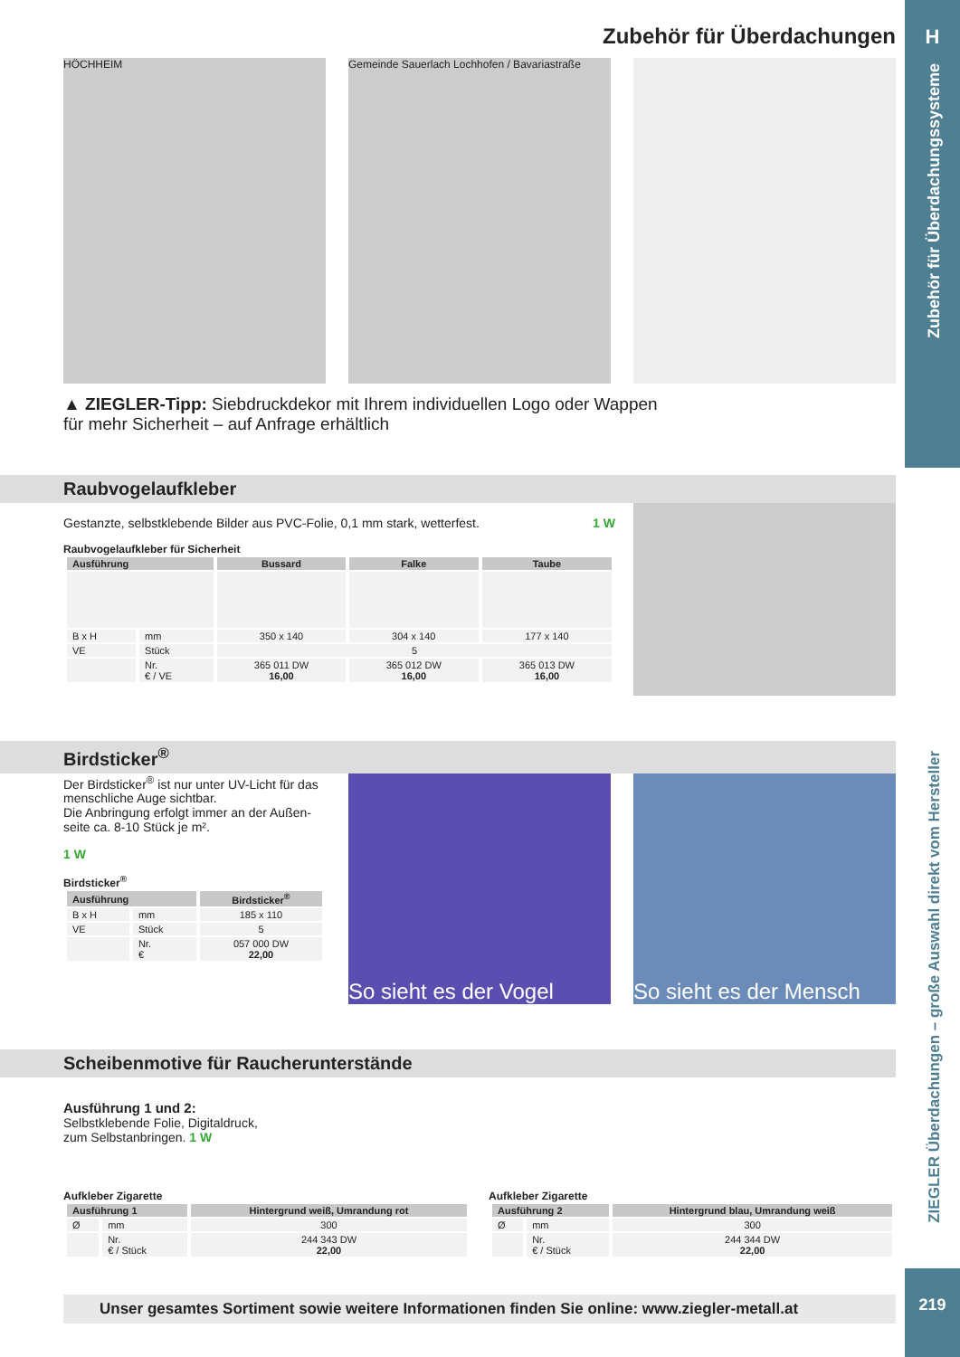H
Zubehör für Überdachungssysteme
ZIEGLER Überdachungen – große Auswahl direkt vom Hersteller
219
Zubehör für Überdachungen
HÖCHHEIM Gemeinde Sauerlach Lochhofen / Bavariastraße
▲ ZIEGLER-Tipp: Siebdruckdekor mit Ihrem individuellen Logo oder Wappen
für mehr Sicherheit – auf Anfrage erhältlich
Raubvogelaufkleber
Gestanzte, selbstklebende Bilder aus PVC-Folie, 0,1 mm stark, wetterfest. 1 W
Raubvogelaufkleber für Sicherheit
| Ausführung | | Bussard | Falke | Taube |
| --- | --- | --- | --- | --- |
| B x H | mm | 350 x 140 | 304 x 140 | 177 x 140 |
| VE | Stück | 5 | | |
| | Nr. € / VE | 365 011 DW 16,00 | 365 012 DW 16,00 | 365 013 DW 16,00 |
Birdsticker<sup>®</sup>
Der Birdsticker<sup>®</sup> ist nur unter UV-Licht für das menschliche Auge sichtbar.
Die Anbringung erfolgt immer an der Außen­seite ca. 8-10 Stück je m².
1 W
Birdsticker<sup>®</sup>
| Ausführung | | Birdsticker<sup>®</sup> |
| --- | --- | --- |
| B x H | mm | 185 x 110 |
| VE | Stück | 5 |
| | Nr. € | 057 000 DW 22,00 |
So sieht es der Vogel
So sieht es der Mensch
Scheibenmotive für Raucherunterstände
Ausführung 1 und 2:
Selbstklebende Folie, Digitaldruck,
zum Selbstanbringen. 1 W
Aufkleber Zigarette
| Ausführung 1 | | Hintergrund weiß, Umrandung rot |
| --- | --- | --- |
| Ø | mm | 300 |
| | Nr. € / Stück | 244 343 DW 22,00 |
Aufkleber Zigarette
| Ausführung 2 | | Hintergrund blau, Umrandung weiß |
| --- | --- | --- |
| Ø | mm | 300 |
| | Nr. € / Stück | 244 344 DW 22,00 |
Unser gesamtes Sortiment sowie weitere Informationen finden Sie online: www.ziegler-metall.at